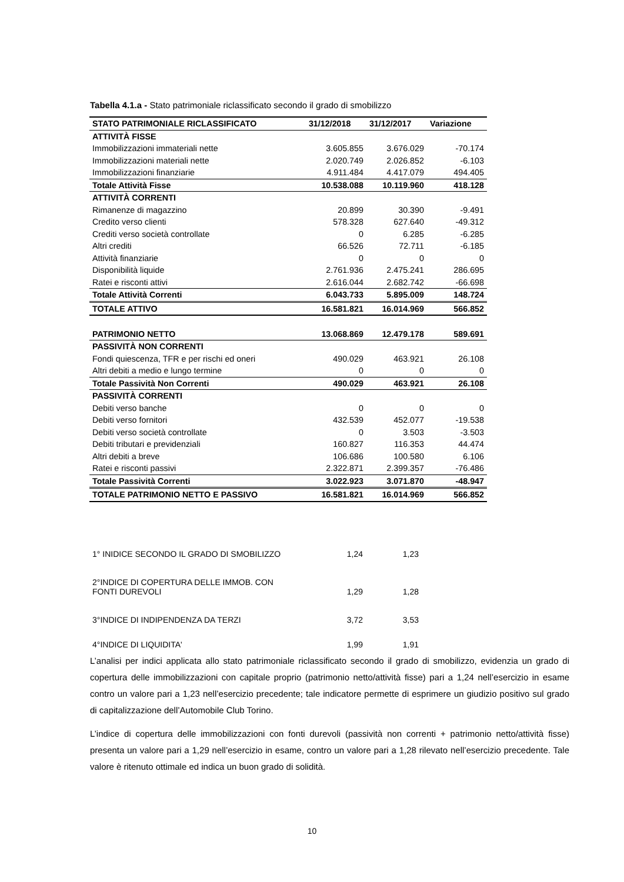Tabella 4.1.a - Stato patrimoniale riclassificato secondo il grado di smobilizzo
| STATO PATRIMONIALE RICLASSIFICATO | 31/12/2018 | 31/12/2017 | Variazione |
| --- | --- | --- | --- |
| ATTIVITÀ FISSE | | | |
| Immobilizzazioni immateriali nette | 3.605.855 | 3.676.029 | -70.174 |
| Immobilizzazioni materiali nette | 2.020.749 | 2.026.852 | -6.103 |
| Immobilizzazioni finanziarie | 4.911.484 | 4.417.079 | 494.405 |
| Totale Attività Fisse | 10.538.088 | 10.119.960 | 418.128 |
| ATTIVITÀ CORRENTI | | | |
| Rimanenze di magazzino | 20.899 | 30.390 | -9.491 |
| Credito verso clienti | 578.328 | 627.640 | -49.312 |
| Crediti verso società controllate | 0 | 6.285 | -6.285 |
| Altri crediti | 66.526 | 72.711 | -6.185 |
| Attività finanziarie | 0 | 0 | 0 |
| Disponibilità liquide | 2.761.936 | 2.475.241 | 286.695 |
| Ratei e risconti attivi | 2.616.044 | 2.682.742 | -66.698 |
| Totale Attività Correnti | 6.043.733 | 5.895.009 | 148.724 |
| TOTALE ATTIVO | 16.581.821 | 16.014.969 | 566.852 |
| PATRIMONIO NETTO | 13.068.869 | 12.479.178 | 589.691 |
| PASSIVITÀ NON CORRENTI | | | |
| Fondi quiescenza, TFR e per rischi ed oneri | 490.029 | 463.921 | 26.108 |
| Altri debiti a medio e lungo termine | 0 | 0 | 0 |
| Totale Passività Non Correnti | 490.029 | 463.921 | 26.108 |
| PASSIVITÀ CORRENTI | | | |
| Debiti verso banche | 0 | 0 | 0 |
| Debiti verso fornitori | 432.539 | 452.077 | -19.538 |
| Debiti verso società controllate | 0 | 3.503 | -3.503 |
| Debiti tributari e previdenziali | 160.827 | 116.353 | 44.474 |
| Altri debiti a breve | 106.686 | 100.580 | 6.106 |
| Ratei e risconti passivi | 2.322.871 | 2.399.357 | -76.486 |
| Totale Passività Correnti | 3.022.923 | 3.071.870 | -48.947 |
| TOTALE PATRIMONIO NETTO E PASSIVO | 16.581.821 | 16.014.969 | 566.852 |
| 1° INIDICE SECONDO IL GRADO DI SMOBILIZZO | 1,24 | 1,23 |
| 2°INDICE DI COPERTURA DELLE IMMOB. CON FONTI DUREVOLI | 1,29 | 1,28 |
| 3°INDICE DI INDIPENDENZA DA TERZI | 3,72 | 3,53 |
| 4°INDICE DI LIQUIDITA' | 1,99 | 1,91 |
L’analisi per indici applicata allo stato patrimoniale riclassificato secondo il grado di smobilizzo, evidenzia un grado di copertura delle immobilizzazioni con capitale proprio (patrimonio netto/attività fisse) pari a 1,24 nell’esercizio in esame contro un valore pari a 1,23 nell’esercizio precedente; tale indicatore permette di esprimere un giudizio positivo sul grado di capitalizzazione dell’Automobile Club Torino.
L’indice di copertura delle immobilizzazioni con fonti durevoli (passività non correnti + patrimonio netto/attività fisse) presenta un valore pari a 1,29 nell’esercizio in esame, contro un valore pari a 1,28 rilevato nell’esercizio precedente. Tale valore è ritenuto ottimale ed indica un buon grado di solidità.
10